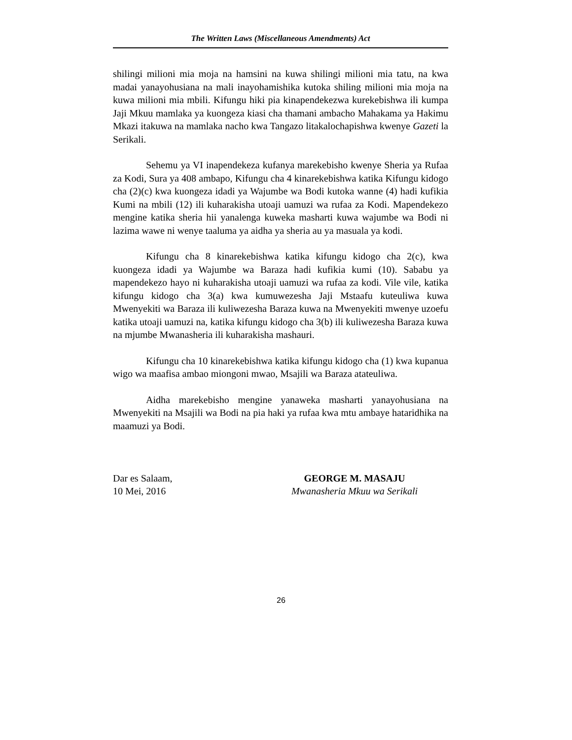The Written Laws (Miscellaneous Amendments) Act
shilingi milioni mia moja na hamsini na kuwa shilingi milioni mia tatu, na kwa madai yanayohusiana na mali inayohamishika kutoka shiling milioni mia moja na kuwa milioni mia mbili. Kifungu hiki pia kinapendekezwa kurekebishwa ili kumpa Jaji Mkuu mamlaka ya kuongeza kiasi cha thamani ambacho Mahakama ya Hakimu Mkazi itakuwa na mamlaka nacho kwa Tangazo litakalochapishwa kwenye Gazeti la Serikali.
Sehemu ya VI inapendekeza kufanya marekebisho kwenye Sheria ya Rufaa za Kodi, Sura ya 408 ambapo, Kifungu cha 4 kinarekebishwa katika Kifungu kidogo cha (2)(c) kwa kuongeza idadi ya Wajumbe wa Bodi kutoka wanne (4) hadi kufikia Kumi na mbili (12) ili kuharakisha utoaji uamuzi wa rufaa za Kodi. Mapendekezo mengine katika sheria hii yanalenga kuweka masharti kuwa wajumbe wa Bodi ni lazima wawe ni wenye taaluma ya aidha ya sheria au ya masuala ya kodi.
Kifungu cha 8 kinarekebishwa katika kifungu kidogo cha 2(c), kwa kuongeza idadi ya Wajumbe wa Baraza hadi kufikia kumi (10). Sababu ya mapendekezo hayo ni kuharakisha utoaji uamuzi wa rufaa za kodi. Vile vile, katika kifungu kidogo cha 3(a) kwa kumuwezesha Jaji Mstaafu kuteuliwa kuwa Mwenyekiti wa Baraza ili kuliwezesha Baraza kuwa na Mwenyekiti mwenye uzoefu katika utoaji uamuzi na, katika kifungu kidogo cha 3(b) ili kuliwezesha Baraza kuwa na mjumbe Mwanasheria ili kuharakisha mashauri.
Kifungu cha 10 kinarekebishwa katika kifungu kidogo cha (1) kwa kupanua wigo wa maafisa ambao miongoni mwao, Msajili wa Baraza atateuliwa.
Aidha marekebisho mengine yanaweka masharti yanayohusiana na Mwenyekiti na Msajili wa Bodi na pia haki ya rufaa kwa mtu ambaye hataridhika na maamuzi ya Bodi.
Dar es Salaam,
10 Mei, 2016
GEORGE M. MASAJU
Mwanasheria Mkuu wa Serikali
26